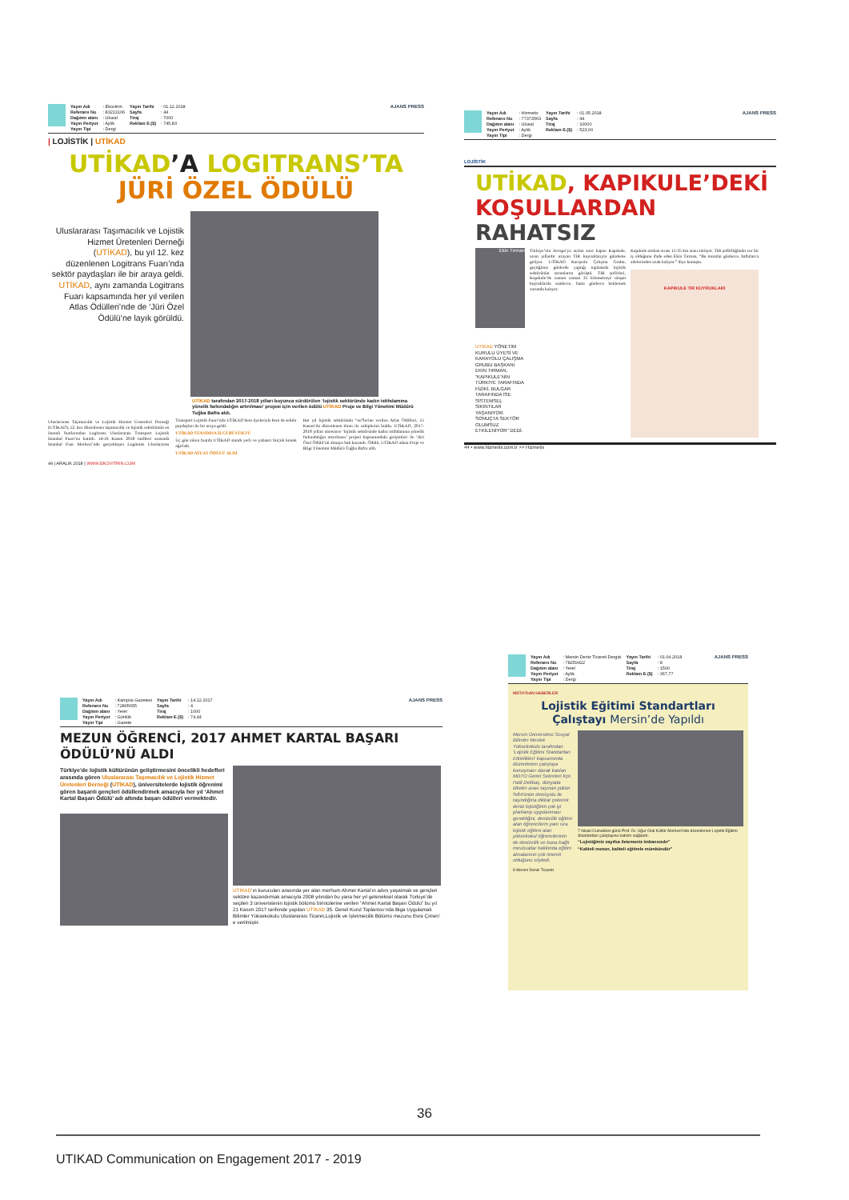| Yayın Adı | : Ekovitrin | Yayın Tarihi | : 01.12.2018 |
| Referans No | : 83213106 | Sayfa | : 44 |
| Dağıtım alanı | : Ulusal | Tiraj | : 7000 |
| Yayın Periyot | : Aylık | Reklam E.($) | : 745,83 |
| Yayın Tipi | : Dergi | | |
AJANS PRESS
| LOJİSTİK | UTİKAD
UTİKAD’A LOGITRANS’TA
JÜRİ ÖZEL ÖDÜLÜ
Uluslararası Taşımacılık ve Lojistik Hizmet Üretenleri Derneği (UTİKAD), bu yıl 12. kez düzenlenen Logitrans Fuarı’nda sektör paydaşları ile bir araya geldi. UTİKAD, aynı zamanda Logitrans Fuarı kapsamında her yıl verilen Atlas Ödülleri’nde de ‘Jüri Özel Ödülü’ne layık görüldü.
UTİKAD tarafından 2017-2018 yılları boyunca sürdürülen ‘lojistik sektöründe kadın istihdamına yönelik farkındalığın artırılması’ projesi için verilen ödülü UTİKAD Proje ve Bilgi Yönetimi Müdürü Tuğba Bafra aldı.
Uluslararası Taşımacılık ve Lojistik Hizmet Üretenleri Derneği (UTİKAD), 12. kez düzenlenen taşımacılık ve lojistik sektörünün en önemli fuarlarından Logitrans Uluslararası Transport Lojistik İstanbul Fuarı’na katıldı. 14-16 Kasım 2018 tarihleri arasında İstanbul Fuar Merkezi’nde gerçekleşen Logitrans Uluslararası Transport Lojistik Fuarı’nda UTİKAD hem üyeleriyle hem de sektör paydaşları ile bir araya geldi.
UTİKAD STANDINA İLGİ BÜYÜKTÜ
Üç gün süren fuarda UTİKAD standı yerli ve yabancı birçok konuk ağırladı.
UTİKAD ATLAS ÖDÜLÜ ALDI
Her yıl lojistik sektörünün “en”lerine verilen Atlas Ödülleri, 15 Kasım’da düzenlenen tören ile sahiplerini buldu. UTİKAD, 2017-2018 yılları süresince ‘lojistik sektöründe kadın istihdamına yönelik farkındalığın artırılması’ projesi kapsamındaki girişimleri ile ‘Jüri Özel Ödülü’nü almaya hak kazandı. Ödülü, UTİKAD adına Proje ve Bilgi Yönetimi Müdürü Tuğba Bafra aldı.
44 | ARALIK 2018 | WWW.EKOVITRIN.COM
| Yayın Adı | : Hizmetix | Yayın Tarihi | : 01.05.2018 |
| Referans No | : 77373563 | Sayfa | : 44 |
| Dağıtım alanı | : Ulusal | Tiraj | : 10000 |
| Yayın Periyot | : Aylık | Reklam E.($) | : 523,00 |
| Yayın Tipi | : Dergi | | |
AJANS PRESS
LOJİSTİK
UTİKAD, KAPIKULE’DEKİ
KOŞULLARDAN RAHATSIZ
Ekin Tırman
UTİKAD YÖNETİM KURULU ÜYESİ VE KARAYOLU ÇALIŞMA GRUBU BAŞKANI EKİN TIRMAN, “KAPIKULE’NİN TÜRKİYE TARAFINDA FİZİKİ, BULGAR TARAFINDA İSE SİSTEMSEL SIKINTILAR YAŞANIYOR. SONUÇTA SEKTÖR OLUMSUZ ETKİLENİYOR” DEDİ.
Türkiye’nin Avrupa’ya açılan sınır kapısı Kapıkule, uzun yıllardır uzayan TIR kuyruklarıyla gündeme geliyor. UTİKAD Karayolu Çalışma Grubu, geçtiğimiz günlerde yaptığı toplantıda lojistik sektörünün sorunlarını görüştü. TIR şoförleri, Kapıkule’de zaman zaman 35 kilometreye ulaşan kuyruklarda saatlerce, hatta günlerce beklemek zorunda kalıyor.
Kapıkule otoban sırası 15-35 km arası sürüyor. TIR şoförlüğünün zor bir iş olduğunu ifade eden Ekin Tırman, “Bu insanlar günlerce, haftalarca ailelerinden uzak kalıyor.” diye konuştu.
KAPIKULE TIR KUYRUKLARI
44 • www.hizmetix.com.tr >> Hizmetix
| Yayın Adı | : Kampüs Gazetesi | Yayın Tarihi | : 14.12.2017 |
| Referans No | : 72805655 | Sayfa | : 4 |
| Dağıtım alanı | : Yerel | Tiraj | : 1000 |
| Yayın Periyot | : Günlük | Reklam E.($) | : 74,44 |
| Yayın Tipi | : Gazete | | |
AJANS PRESS
MEZUN ÖĞRENCİ, 2017 AHMET KARTAL BAŞARI ÖDÜLÜ’NÜ ALDI
Türkiye’de lojistik kültürünün geliştirmesini öncelikli hedefleri arasında gören Uluslararası Taşımacılık ve Lojistik Hizmet Üretenleri Derneği (UTİKAD), üniversitelerde lojistik öğrenimi gören başarılı gençleri ödüllendirmek amacıyla her yıl ‘Ahmet Kartal Başarı Ödülü’ adı altında başarı ödülleri vermektedir.
UTİKAD’ın kurucuları arasında yer alan merhum Ahmet Kartal’ın adını yaşatmak ve gençleri sektöre kazandırmak amacıyla 2008 yılından bu yana her yıl geleneksel olarak Türkiye’de seçilen 3 üniversitenin lojistik bölümü birincilerine verilen “Ahmet Kartal Başarı Ödülü” bu yıl 21 Kasım 2017 tarihinde yapılan UTİKAD 35. Genel Kurul Toplantısı’nda Biga Uygulamalı Bilimler Yüksekokulu Uluslararası Ticaret,Lojistik ve İşletmecilik Bölümü mezunu Esra Çimen’ e verilmiştir.
| Yayın Adı | : Mersin Deniz Ticareti Dergisi | Yayın Tarihi | : 01.04.2018 |
| Referans No | : 78259422 | Sayfa | : 8 |
| Dağıtım alanı | : Yerel | Tiraj | : 1500 |
| Yayın Periyot | : Aylık | Reklam E.($) | : 367,77 |
| Yayın Tipi | : Dergi | | |
AJANS PRESS
MDTO’DAN HABERLER
Lojistik Eğitimi Standartları
Çalıştayı Mersin’de Yapıldı
Mersin Üniversitesi Sosyal Bilimler Meslek Yüksekokulu tarafından ‘Lojistik Eğitimi Standartları Etkinlikleri’ kapsamında düzenlenen çalıştaya konuşmacı olarak katılan MDTO Genel Sekreteri Kpt. Halil Delibaş, dünyada ülkeler arası taşınan yükün %84’ünün denizyolu ile taşındığına dikkat çekerek deniz lojistiğinin çok iyi planlanıp uygulanması gerektiğini, denizcilik eğitimi alan öğrencilerin yanı sıra lojistik eğitimi alan yüksekokul öğrencilerinin de denizcilik ve buna bağlı mevzuatlar hakkında eğitim almalarının çok önemli olduğunu söyledi.
7 Nisan Cumartesi günü Prof. Dr. Uğur Oral Kültür Merkezi’nde düzenlenen Lojistik Eğitimi Standartları çalıştayına katılım sağlandı.
“Lojistiğimiz zayıfsa iletemeniz imkansızdır”
“Kaliteli mezun, kaliteli eğitimle mümkündür”
8 Mersin Deniz Ticareti
36
UTIKAD Communication on Engagement 2017 - 2019